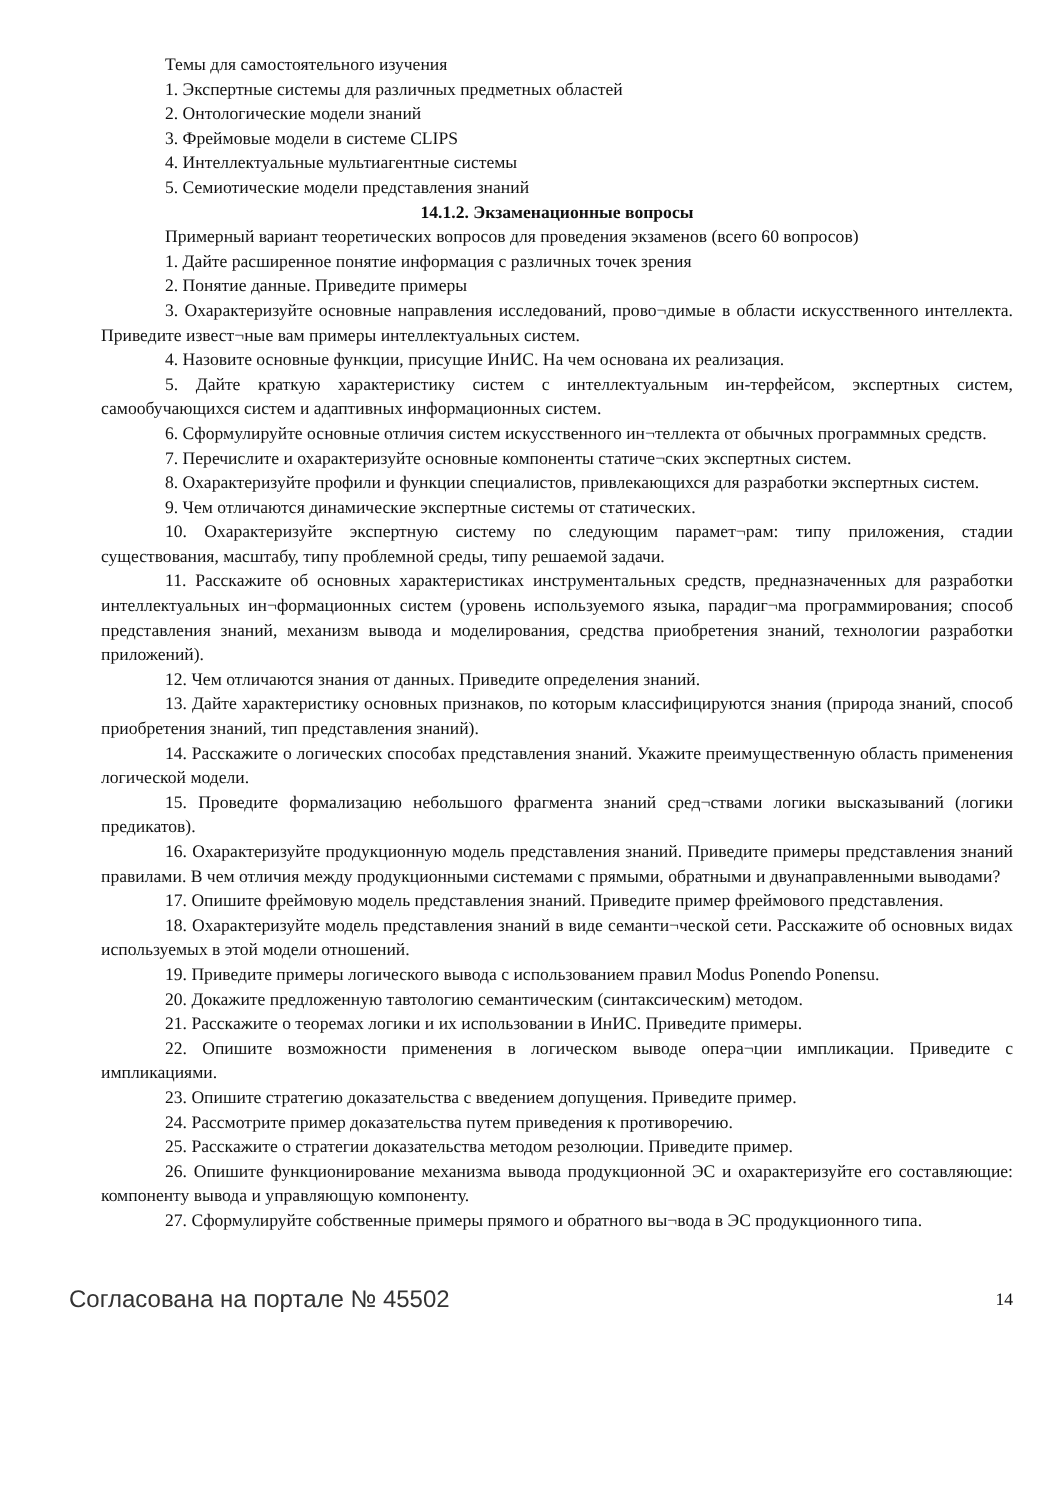Темы для самостоятельного изучения
1. Экспертные системы для различных предметных областей
2. Онтологические модели знаний
3. Фреймовые модели в системе CLIPS
4. Интеллектуальные мультиагентные системы
5. Семиотические модели представления знаний
14.1.2. Экзаменационные вопросы
Примерный вариант теоретических вопросов для проведения экзаменов (всего 60 вопросов)
1. Дайте расширенное понятие информация с различных точек зрения
2. Понятие данные. Приведите примеры
3. Охарактеризуйте основные направления исследований, прово¬димые в области искусственного интеллекта. Приведите извест¬ные вам примеры интеллектуальных систем.
4. Назовите основные функции, присущие ИнИС. На чем основана их реализация.
5. Дайте краткую характеристику систем с интеллектуальным ин-терфейсом, экспертных систем, самообучающихся систем и адаптивных информационных систем.
6. Сформулируйте основные отличия систем искусственного ин¬теллекта от обычных программных средств.
7. Перечислите и охарактеризуйте основные компоненты статиче¬ских экспертных систем.
8. Охарактеризуйте профили и функции специалистов, привлекающихся для разработки экспертных систем.
9. Чем отличаются динамические экспертные системы от статических.
10. Охарактеризуйте экспертную систему по следующим парамет¬рам: типу приложения, стадии существования, масштабу, типу проблемной среды, типу решаемой задачи.
11. Расскажите об основных характеристиках инструментальных средств, предназначенных для разработки интеллектуальных ин¬формационных систем (уровень используемого языка, парадиг¬ма программирования; способ представления знаний, механизм вывода и моделирования, средства приобретения знаний, технологии разработки приложений).
12. Чем отличаются знания от данных. Приведите определения знаний.
13. Дайте характеристику основных признаков, по которым классифицируются знания (природа знаний, способ приобретения знаний, тип представления знаний).
14. Расскажите о логических способах представления знаний. Укажите преимущественную область применения логической модели.
15. Проведите формализацию небольшого фрагмента знаний сред¬ствами логики высказываний (логики предикатов).
16. Охарактеризуйте продукционную модель представления знаний. Приведите примеры представления знаний правилами. В чем отличия между продукционными системами с прямыми, обратными и двунаправленными выводами?
17. Опишите фреймовую модель представления знаний. Приведите пример фреймового представления.
18. Охарактеризуйте модель представления знаний в виде семанти¬ческой сети. Расскажите об основных видах используемых в этой модели отношений.
19. Приведите примеры логического вывода с использованием правил Modus Ponendo Ponensu.
20. Докажите предложенную тавтологию семантическим (синтаксическим) методом.
21. Расскажите о теоремах логики и их использовании в ИнИС. Приведите примеры.
22. Опишите возможности применения в логическом выводе опера¬ции импликации. Приведите с импликациями.
23. Опишите стратегию доказательства с введением допущения. Приведите пример.
24. Рассмотрите пример доказательства путем приведения к противоречию.
25. Расскажите о стратегии доказательства методом резолюции. Приведите пример.
26. Опишите функционирование механизма вывода продукционной ЭС и охарактеризуйте его составляющие: компоненту вывода и управляющую компоненту.
27. Сформулируйте собственные примеры прямого и обратного вы¬вода в ЭС продукционного типа.
Согласована на портале № 45502 14